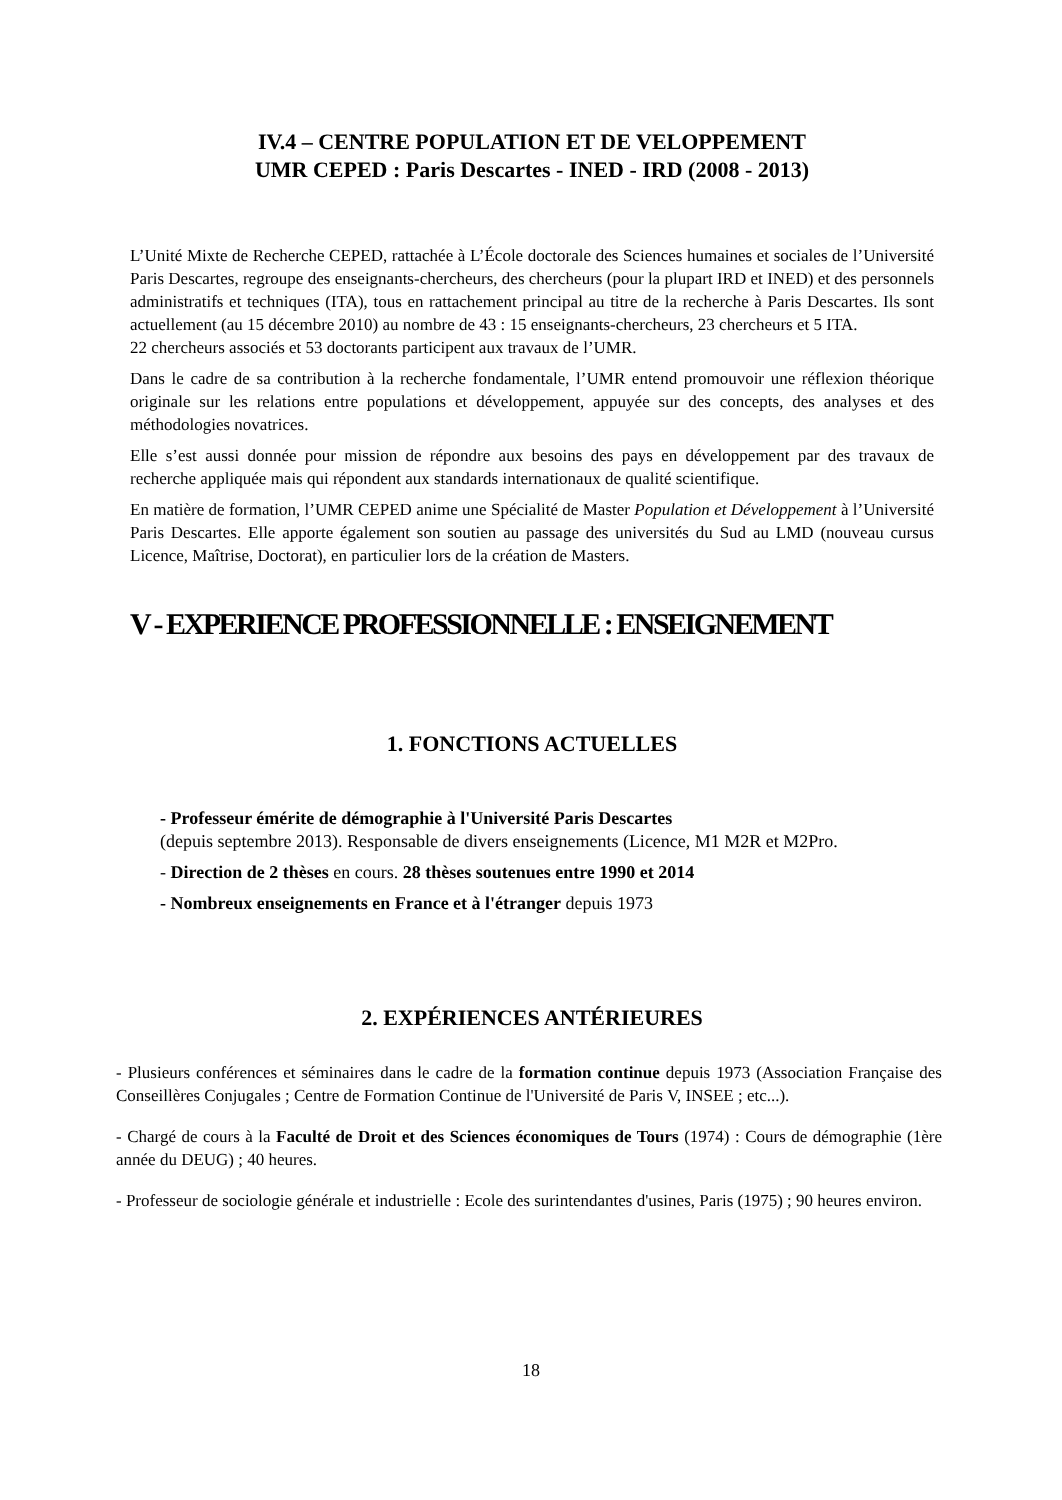IV.4 – CENTRE POPULATION ET DE VELOPPEMENT
UMR CEPED : Paris Descartes - INED - IRD (2008 - 2013)
L’Unité Mixte de Recherche CEPED, rattachée à L’École doctorale des Sciences humaines et sociales de l’Université Paris Descartes, regroupe des enseignants-chercheurs, des chercheurs (pour la plupart IRD et INED) et des personnels administratifs et techniques (ITA), tous en rattachement principal au titre de la recherche à Paris Descartes. Ils sont actuellement (au 15 décembre 2010) au nombre de 43 : 15 enseignants-chercheurs, 23 chercheurs et 5 ITA.
22 chercheurs associés et 53 doctorants participent aux travaux de l’UMR.
Dans le cadre de sa contribution à la recherche fondamentale, l’UMR entend promouvoir une réflexion théorique originale sur les relations entre populations et développement, appuyée sur des concepts, des analyses et des méthodologies novatrices.
Elle s’est aussi donnée pour mission de répondre aux besoins des pays en développement par des travaux de recherche appliquée mais qui répondent aux standards internationaux de qualité scientifique.
En matière de formation, l’UMR CEPED anime une Spécialité de Master Population et Développement à l’Université Paris Descartes. Elle apporte également son soutien au passage des universités du Sud au LMD (nouveau cursus Licence, Maîtrise, Doctorat), en particulier lors de la création de Masters.
V - EXPERIENCE PROFESSIONNELLE : ENSEIGNEMENT
1. FONCTIONS ACTUELLES
- Professeur émérite de démographie à l'Université Paris Descartes
(depuis septembre 2013). Responsable de divers enseignements (Licence, M1 M2R et M2Pro.
- Direction de 2 thèses en cours. 28 thèses soutenues entre 1990 et 2014
- Nombreux enseignements en France et à l'étranger depuis 1973
2. EXPÉRIENCES ANTÉRIEURES
- Plusieurs conférences et séminaires dans le cadre de la formation continue depuis 1973 (Association Française des Conseillères Conjugales ; Centre de Formation Continue de l'Université de Paris V, INSEE ; etc...).
- Chargé de cours à la Faculté de Droit et des Sciences économiques de Tours (1974) : Cours de démographie (1ère année du DEUG) ; 40 heures.
- Professeur de sociologie générale et industrielle : Ecole des surintendantes d'usines, Paris (1975) ; 90 heures environ.
18